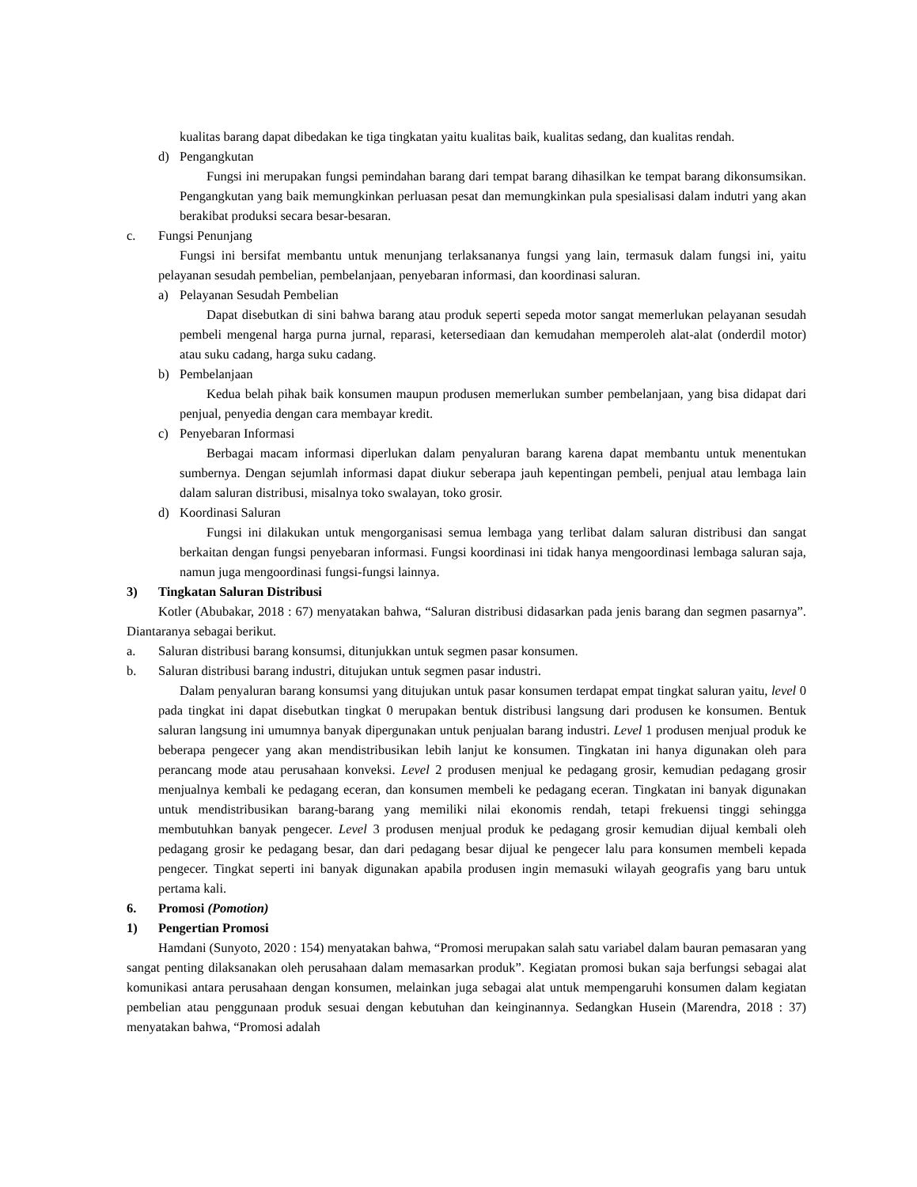kualitas barang dapat dibedakan ke tiga tingkatan yaitu kualitas baik, kualitas sedang, dan kualitas rendah.
d) Pengangkutan
Fungsi ini merupakan fungsi pemindahan barang dari tempat barang dihasilkan ke tempat barang dikonsumsikan. Pengangkutan yang baik memungkinkan perluasan pesat dan memungkinkan pula spesialisasi dalam indutri yang akan berakibat produksi secara besar-besaran.
c. Fungsi Penunjang
Fungsi ini bersifat membantu untuk menunjang terlaksananya fungsi yang lain, termasuk dalam fungsi ini, yaitu pelayanan sesudah pembelian, pembelanjaan, penyebaran informasi, dan koordinasi saluran.
a) Pelayanan Sesudah Pembelian
Dapat disebutkan di sini bahwa barang atau produk seperti sepeda motor sangat memerlukan pelayanan sesudah pembeli mengenal harga purna jurnal, reparasi, ketersediaan dan kemudahan memperoleh alat-alat (onderdil motor) atau suku cadang, harga suku cadang.
b) Pembelanjaan
Kedua belah pihak baik konsumen maupun produsen memerlukan sumber pembelanjaan, yang bisa didapat dari penjual, penyedia dengan cara membayar kredit.
c) Penyebaran Informasi
Berbagai macam informasi diperlukan dalam penyaluran barang karena dapat membantu untuk menentukan sumbernya. Dengan sejumlah informasi dapat diukur seberapa jauh kepentingan pembeli, penjual atau lembaga lain dalam saluran distribusi, misalnya toko swalayan, toko grosir.
d) Koordinasi Saluran
Fungsi ini dilakukan untuk mengorganisasi semua lembaga yang terlibat dalam saluran distribusi dan sangat berkaitan dengan fungsi penyebaran informasi. Fungsi koordinasi ini tidak hanya mengoordinasi lembaga saluran saja, namun juga mengoordinasi fungsi-fungsi lainnya.
3) Tingkatan Saluran Distribusi
Kotler (Abubakar, 2018 : 67) menyatakan bahwa, “Saluran distribusi didasarkan pada jenis barang dan segmen pasarnya”. Diantaranya sebagai berikut.
a. Saluran distribusi barang konsumsi, ditunjukkan untuk segmen pasar konsumen.
b. Saluran distribusi barang industri, ditujukan untuk segmen pasar industri.
Dalam penyaluran barang konsumsi yang ditujukan untuk pasar konsumen terdapat empat tingkat saluran yaitu, level 0 pada tingkat ini dapat disebutkan tingkat 0 merupakan bentuk distribusi langsung dari produsen ke konsumen. Bentuk saluran langsung ini umumnya banyak dipergunakan untuk penjualan barang industri. Level 1 produsen menjual produk ke beberapa pengecer yang akan mendistribusikan lebih lanjut ke konsumen. Tingkatan ini hanya digunakan oleh para perancang mode atau perusahaan konveksi. Level 2 produsen menjual ke pedagang grosir, kemudian pedagang grosir menjualnya kembali ke pedagang eceran, dan konsumen membeli ke pedagang eceran. Tingkatan ini banyak digunakan untuk mendistribusikan barang-barang yang memiliki nilai ekonomis rendah, tetapi frekuensi tinggi sehingga membutuhkan banyak pengecer. Level 3 produsen menjual produk ke pedagang grosir kemudian dijual kembali oleh pedagang grosir ke pedagang besar, dan dari pedagang besar dijual ke pengecer lalu para konsumen membeli kepada pengecer. Tingkat seperti ini banyak digunakan apabila produsen ingin memasuki wilayah geografis yang baru untuk pertama kali.
6. Promosi (Pomotion)
1) Pengertian Promosi
Hamdani (Sunyoto, 2020 : 154) menyatakan bahwa, “Promosi merupakan salah satu variabel dalam bauran pemasaran yang sangat penting dilaksanakan oleh perusahaan dalam memasarkan produk”. Kegiatan promosi bukan saja berfungsi sebagai alat komunikasi antara perusahaan dengan konsumen, melainkan juga sebagai alat untuk mempengaruhi konsumen dalam kegiatan pembelian atau penggunaan produk sesuai dengan kebutuhan dan keinginannya. Sedangkan Husein (Marendra, 2018 : 37) menyatakan bahwa, “Promosi adalah